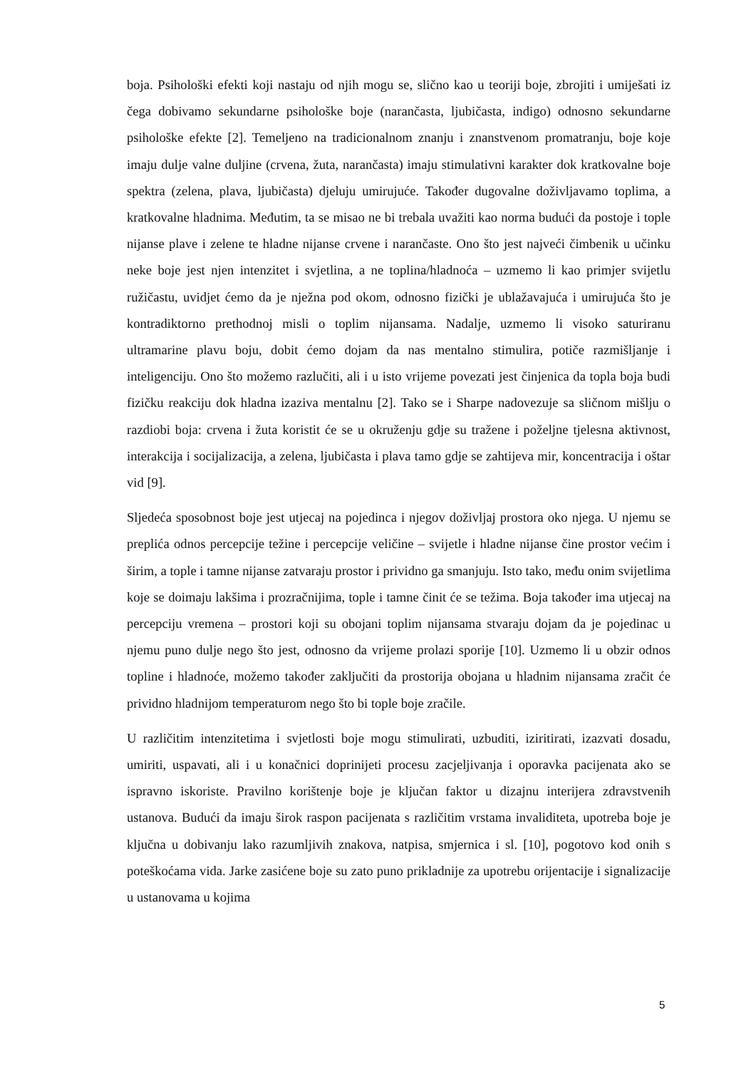boja. Psihološki efekti koji nastaju od njih mogu se, slično kao u teoriji boje, zbrojiti i umiješati iz čega dobivamo sekundarne psihološke boje (narančasta, ljubičasta, indigo) odnosno sekundarne psihološke efekte [2]. Temeljeno na tradicionalnom znanju i znanstvenom promatranju, boje koje imaju dulje valne duljine (crvena, žuta, narančasta) imaju stimulativni karakter dok kratkovalne boje spektra (zelena, plava, ljubičasta) djeluju umirujuće. Također dugovalne doživljavamo toplima, a kratkovalne hladnima. Međutim, ta se misao ne bi trebala uvažiti kao norma budući da postoje i tople nijanse plave i zelene te hladne nijanse crvene i narančaste. Ono što jest najveći čimbenik u učinku neke boje jest njen intenzitet i svjetlina, a ne toplina/hladnoća – uzmemo li kao primjer svijetlu ružičastu, uvidjet ćemo da je nježna pod okom, odnosno fizički je ublažavajuća i umirujuća što je kontradiktorno prethodnoj misli o toplim nijansama. Nadalje, uzmemo li visoko saturiranu ultramarine plavu boju, dobit ćemo dojam da nas mentalno stimulira, potiče razmišljanje i inteligenciju. Ono što možemo razlučiti, ali i u isto vrijeme povezati jest činjenica da topla boja budi fizičku reakciju dok hladna izaziva mentalnu [2]. Tako se i Sharpe nadovezuje sa sličnom mišlju o razdiobi boja: crvena i žuta koristit će se u okruženju gdje su tražene i poželjne tjelesna aktivnost, interakcija i socijalizacija, a zelena, ljubičasta i plava tamo gdje se zahtijeva mir, koncentracija i oštar vid [9].
Sljedeća sposobnost boje jest utjecaj na pojedinca i njegov doživljaj prostora oko njega. U njemu se preplića odnos percepcije težine i percepcije veličine – svijetle i hladne nijanse čine prostor većim i širim, a tople i tamne nijanse zatvaraju prostor i prividno ga smanjuju. Isto tako, među onim svijetlima koje se doimaju lakšima i prozračnijima, tople i tamne činit će se težima. Boja također ima utjecaj na percepciju vremena – prostori koji su obojani toplim nijansama stvaraju dojam da je pojedinac u njemu puno dulje nego što jest, odnosno da vrijeme prolazi sporije [10]. Uzmemo li u obzir odnos topline i hladnoće, možemo također zaključiti da prostorija obojana u hladnim nijansama zračit će prividno hladnijom temperaturom nego što bi tople boje zračile.
U različitim intenzitetima i svjetlosti boje mogu stimulirati, uzbuditi, iziritirati, izazvati dosadu, umiriti, uspavati, ali i u konačnici doprinijeti procesu zacjeljivanja i oporavka pacijenata ako se ispravno iskoriste. Pravilno korištenje boje je ključan faktor u dizajnu interijera zdravstvenih ustanova. Budući da imaju širok raspon pacijenata s različitim vrstama invaliditeta, upotreba boje je ključna u dobivanju lako razumljivih znakova, natpisa, smjernica i sl. [10], pogotovo kod onih s poteškoćama vida. Jarke zasićene boje su zato puno prikladnije za upotrebu orijentacije i signalizacije u ustanovama u kojima
5